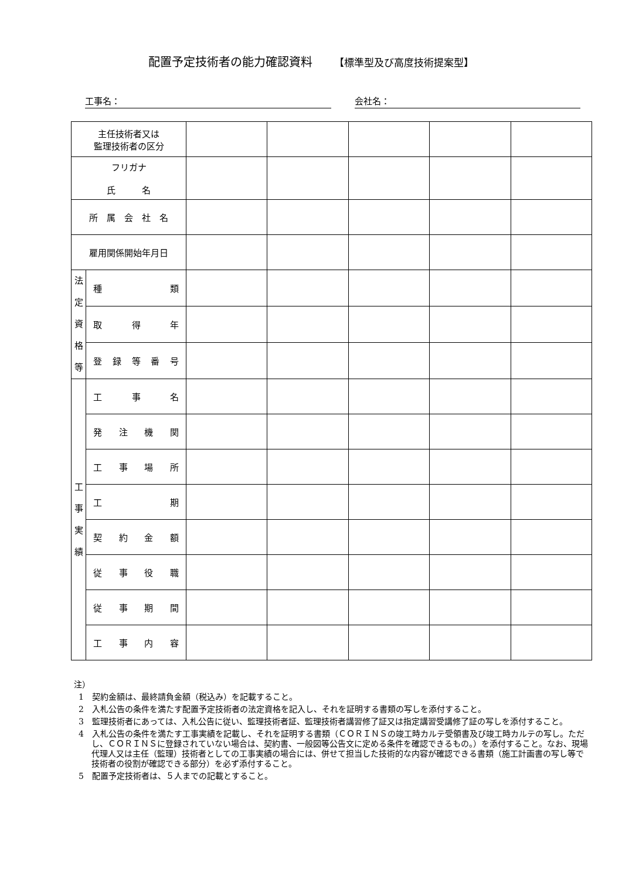配置予定技術者の能力確認資料 【標準型及び高度技術提案型】
工事名： 会社名：
| 主任技術者又は 監理技術者の区分 | | | | | | |
| フリガナ 氏 名 | | | | | | |
| 所 属 会 社 名 | | | | | | |
| 雇用関係開始年月日 | | | | | | |
| 法 定 資 格 等 | 種 類 | | | | | |
| | 取 得 年 | | | | | |
| | 登録等番号 | | | | | |
| 工 事 実 績 | 工 事 名 | | | | | |
| | 発注機関 | | | | | |
| | 工事場所 | | | | | |
| | 工 期 | | | | | |
| | 契約金額 | | | | | |
| | 従事役職 | | | | | |
| | 従事期間 | | | | | |
| | 工事内容 | | | | | |
注）
1　契約金額は、最終請負金額（税込み）を記載すること。
2　入札公告の条件を満たす配置予定技術者の法定資格を記入し、それを証明する書類の写しを添付すること。
3　監理技術者にあっては、入札公告に従い、監理技術者証、監理技術者講習修了証又は指定講習受講修了証の写しを添付すること。
4　入札公告の条件を満たす工事実績を記載し、それを証明する書類（ＣＯＲＩＮＳの竣工時カルテ受領書及び竣工時カルテの写し。ただし、ＣＯＲＩＮＳに登録されていない場合は、契約書、一般図等公告文に定める条件を確認できるもの。）を添付すること。なお、現場代理人又は主任（監理）技術者としての工事実績の場合には、併せて担当した技術的な内容が確認できる書類（施工計画書の写し等で技術者の役割が確認できる部分）を必ず添付すること。
5　配置予定技術者は、５人までの記載とすること。